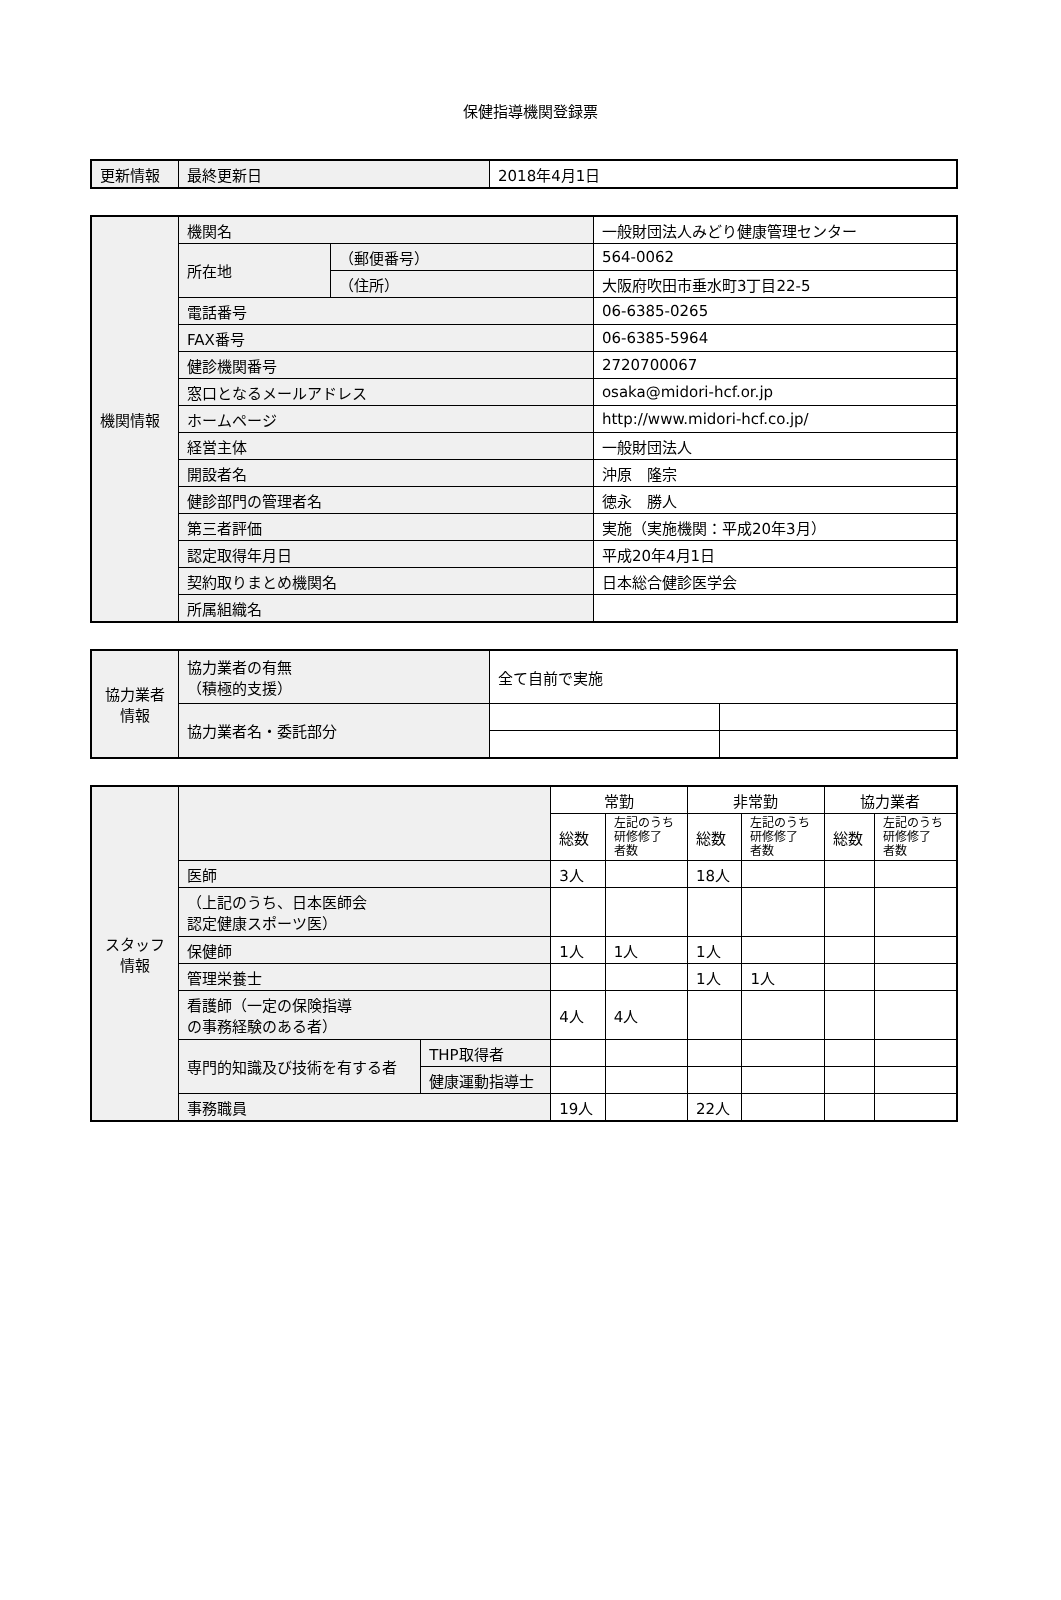保健指導機関登録票
| 更新情報 | 最終更新日 | 2018年4月1日 |
| 機関情報 | 機関名 | | 一般財団法人みどり健康管理センター |
| | 所在地 | （郵便番号） | 564-0062 |
| | | （住所） | 大阪府吹田市垂水町3丁目22-5 |
| | 電話番号 | | 06-6385-0265 |
| | FAX番号 | | 06-6385-5964 |
| | 健診機関番号 | | 2720700067 |
| | 窓口となるメールアドレス | | osaka@midori-hcf.or.jp |
| | ホームページ | | http://www.midori-hcf.co.jp/ |
| | 経営主体 | | 一般財団法人 |
| | 開設者名 | | 沖原 隆宗 |
| | 健診部門の管理者名 | | 徳永 勝人 |
| | 第三者評価 | | 実施（実施機関：平成20年3月） |
| | 認定取得年月日 | | 平成20年4月1日 |
| | 契約取りまとめ機関名 | | 日本総合健診医学会 |
| | 所属組織名 | | |
| 協力業者 情報 | 協力業者の有無 （積極的支援） | 全て自前で実施 | |
| | 協力業者名・委託部分 | | |
| スタッフ 情報 | | | 常勤 | | 非常勤 | | 協力業者 | |
| | | | 総数 | 左記のうち 研修修了 者数 | 総数 | 左記のうち 研修修了 者数 | 総数 | 左記のうち 研修修了 者数 |
| | 医師 | | 3人 | | 18人 | | | |
| | （上記のうち、日本医師会 認定健康スポーツ医） | | | | | | | |
| | 保健師 | | 1人 | 1人 | 1人 | | | |
| | 管理栄養士 | | | | 1人 | 1人 | | |
| | 看護師（一定の保険指導 の事務経験のある者） | | 4人 | 4人 | | | | |
| | 専門的知識及び技術を有する者 | THP取得者 | | | | | | |
| | | 健康運動指導士 | | | | | | |
| | 事務職員 | | 19人 | | 22人 | | | |